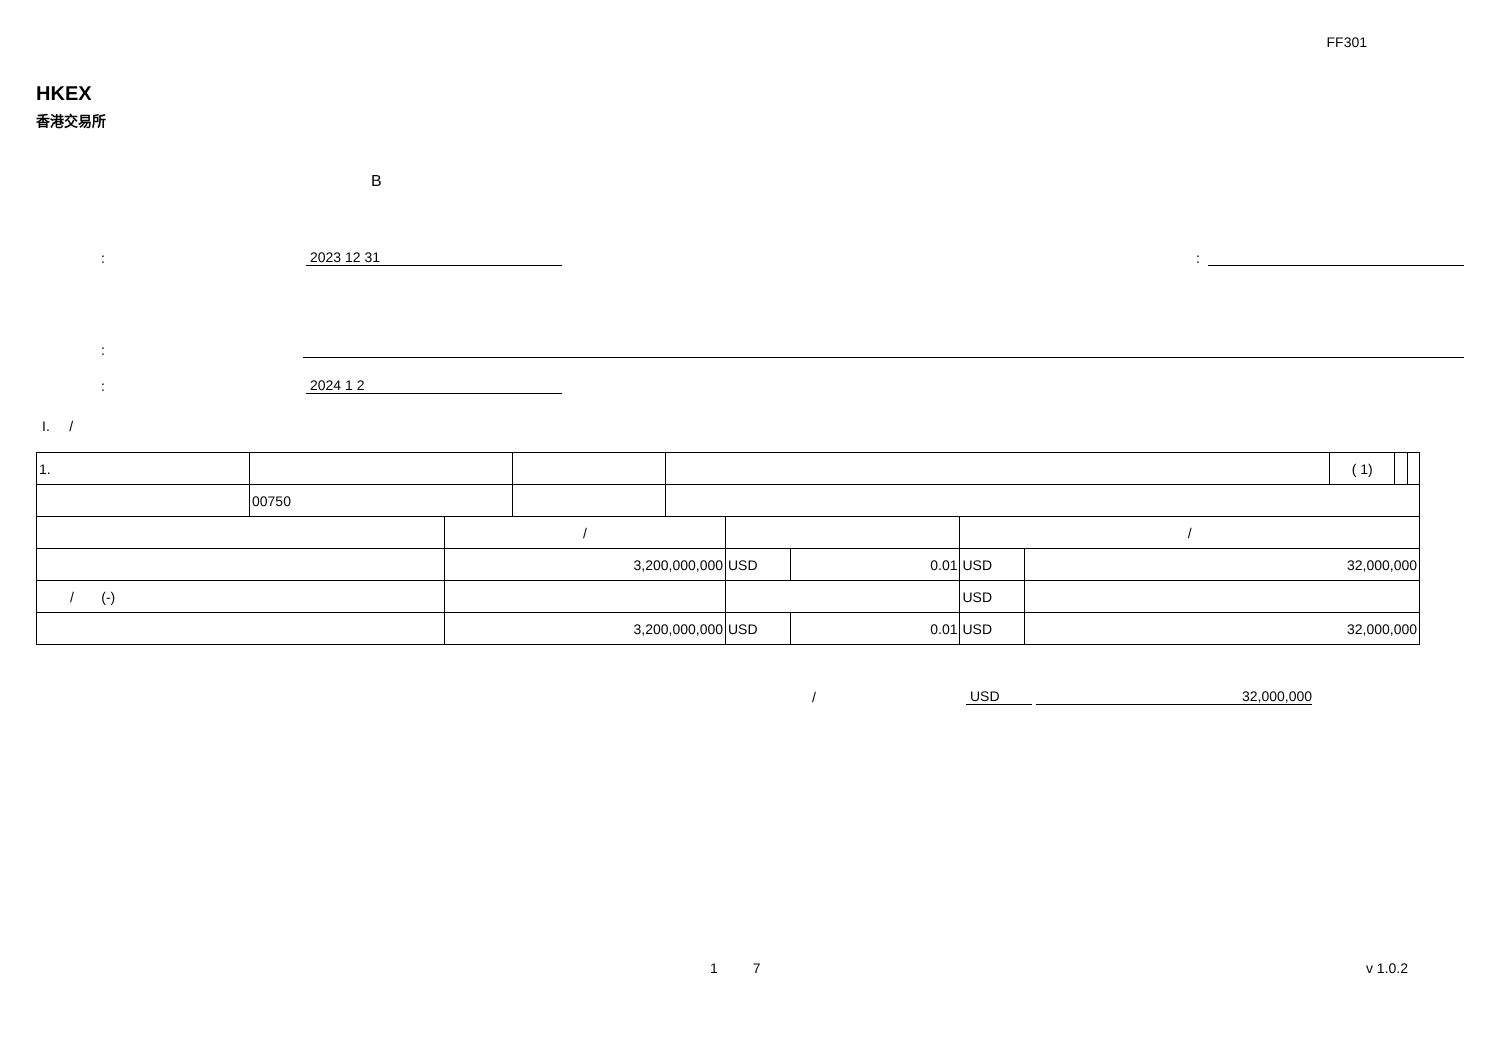FF301
HKEX
香港交易所
B
:
2023 12 31
:
:
:
2024 1 2
I. /
| 1. | | | | ( 1) | | |
| | 00750 | | | | | |
| | / | | | / | |
| | 3,200,000,000 | USD | 0.01 | USD | 32,000,000 |
| / (-) | | | | USD | |
| | 3,200,000,000 | USD | 0.01 | USD | 32,000,000 |
/
USD
32,000,000
1 7 v 1.0.2